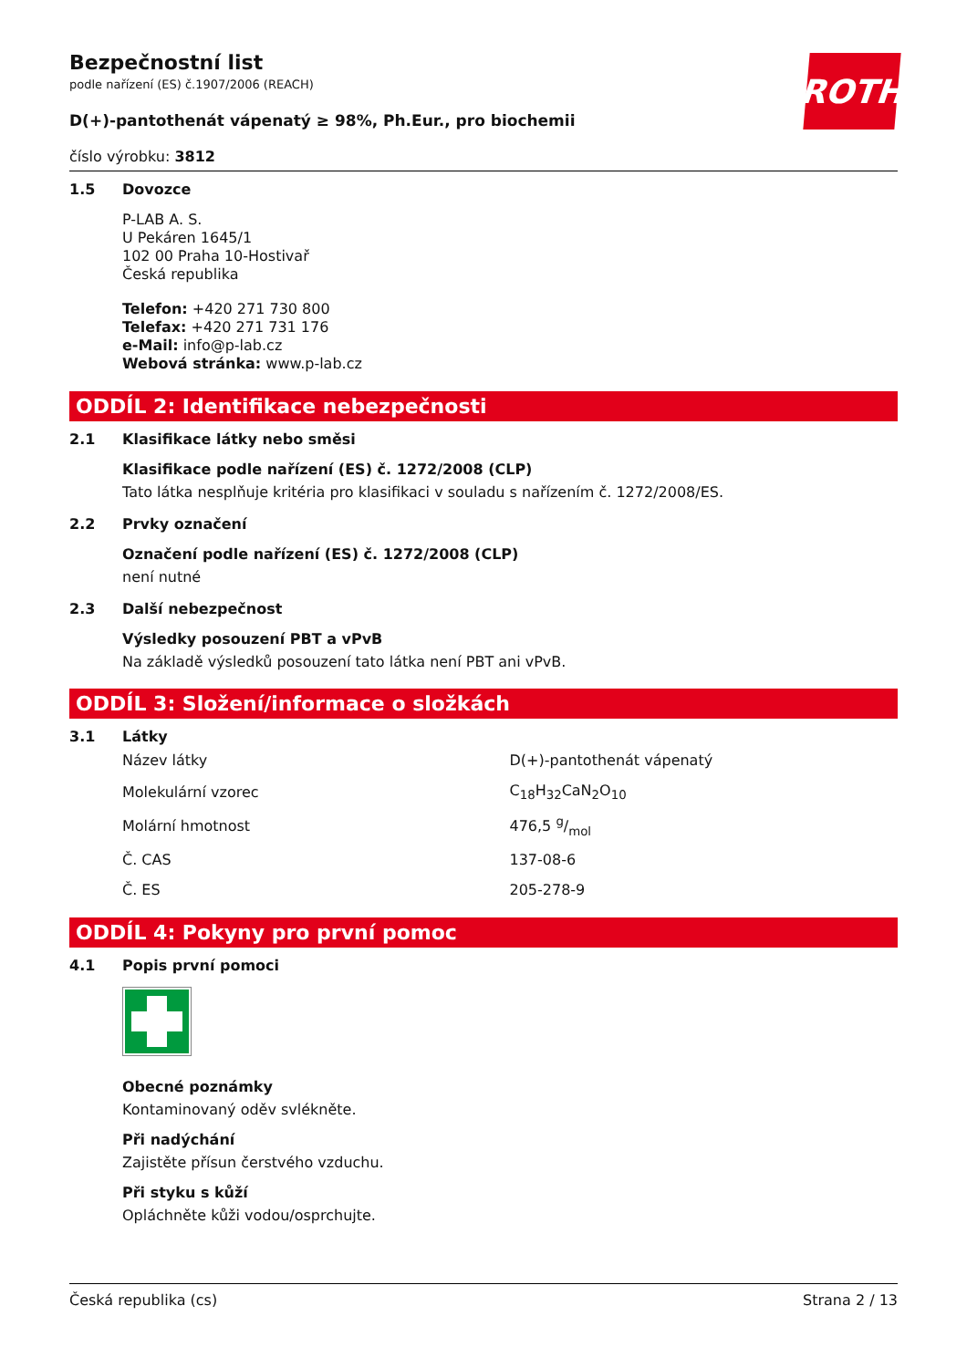ROTH
Bezpečnostní list
podle nařízení (ES) č.1907/2006 (REACH)
D(+)-pantothenát vápenatý ≥ 98%, Ph.Eur., pro biochemii
číslo výrobku: 3812
1.5 Dovozce
P-LAB A. S.
U Pekáren 1645/1
102 00 Praha 10-Hostivař
Česká republika
Telefon: +420 271 730 800
Telefax: +420 271 731 176
e-Mail: info@p-lab.cz
Webová stránka: www.p-lab.cz
ODDÍL 2: Identifikace nebezpečnosti
2.1 Klasifikace látky nebo směsi
Klasifikace podle nařízení (ES) č. 1272/2008 (CLP)
Tato látka nesplňuje kritéria pro klasifikaci v souladu s nařízením č. 1272/2008/ES.
2.2 Prvky označení
Označení podle nařízení (ES) č. 1272/2008 (CLP)
není nutné
2.3 Další nebezpečnost
Výsledky posouzení PBT a vPvB
Na základě výsledků posouzení tato látka není PBT ani vPvB.
ODDÍL 3: Složení/informace o složkách
3.1 Látky
| Název látky | D(+)-pantothenát vápenatý |
| Molekulární vzorec | C<sub>18</sub>H<sub>32</sub>CaN<sub>2</sub>O<sub>10</sub> |
| Molární hmotnost | 476,5 g/mol |
| Č. CAS | 137-08-6 |
| Č. ES | 205-278-9 |
ODDÍL 4: Pokyny pro první pomoc
4.1 Popis první pomoci
Obecné poznámky
Kontaminovaný oděv svlékněte.
Při nadýchání
Zajistěte přísun čerstvého vzduchu.
Při styku s kůží
Opláchněte kůži vodou/osprchujte.
Česká republika (cs) Strana 2 / 13